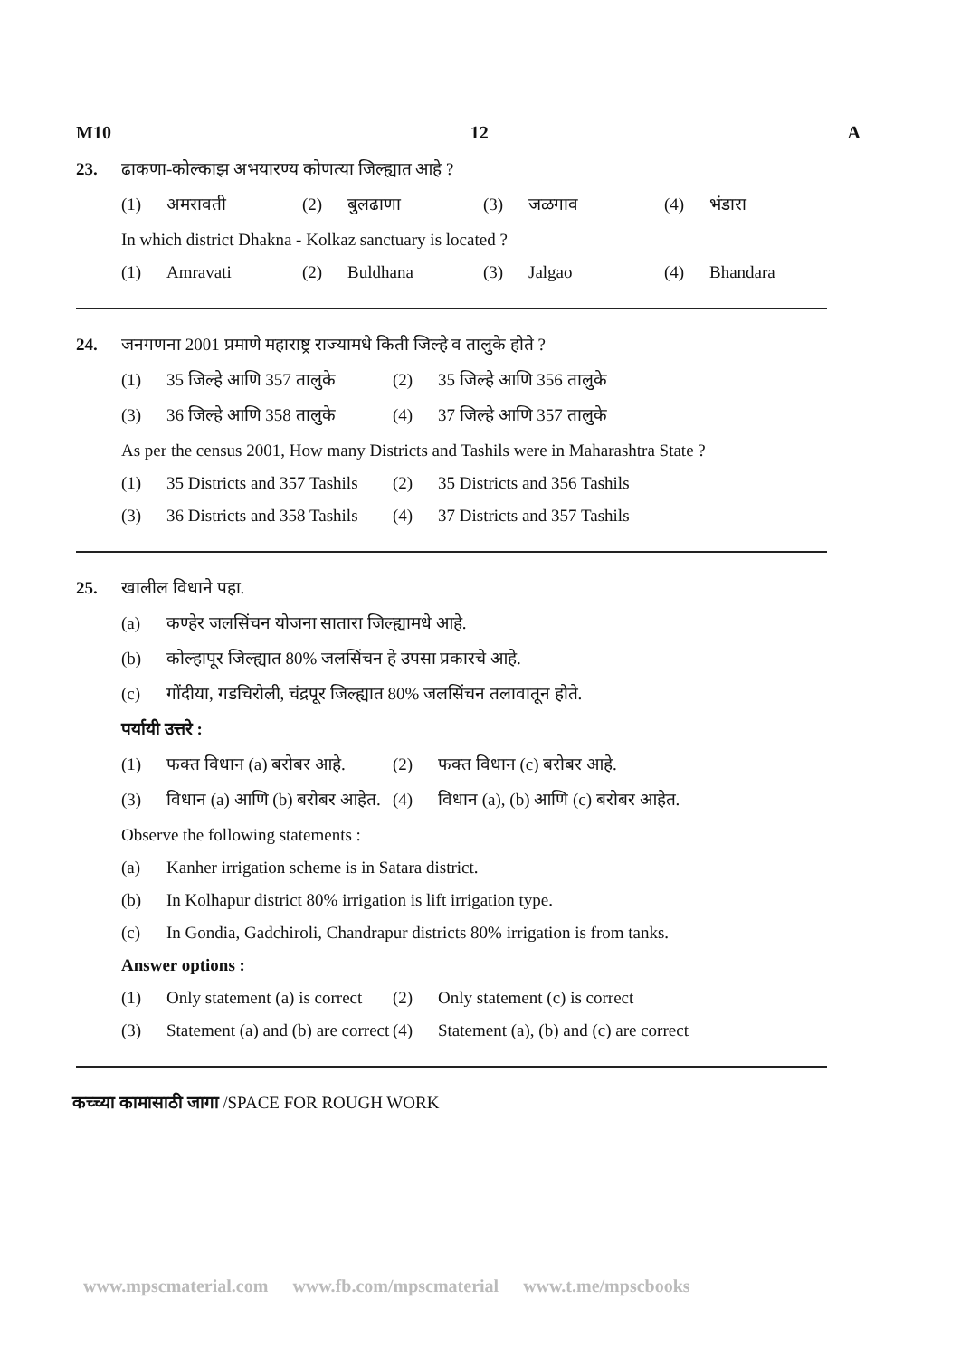M10 12 A
23. ढाकणा-कोल्काझ अभयारण्य कोणत्या जिल्ह्यात आहे ?
(1) अमरावती (2) बुलढाणा (3) जळगाव (4) भंडारा
In which district Dhakna - Kolkaz sanctuary is located ?
(1) Amravati (2) Buldhana (3) Jalgao (4) Bhandara
24. जनगणना 2001 प्रमाणे महाराष्ट्र राज्यामधे किती जिल्हे व तालुके होते ?
(1) 35 जिल्हे आणि 357 तालुके
(2) 35 जिल्हे आणि 356 तालुके
(3) 36 जिल्हे आणि 358 तालुके
(4) 37 जिल्हे आणि 357 तालुके
As per the census 2001, How many Districts and Tashils were in Maharashtra State ?
(1) 35 Districts and 357 Tashils
(2) 35 Districts and 356 Tashils
(3) 36 Districts and 358 Tashils
(4) 37 Districts and 357 Tashils
25. खालील विधाने पहा.
(a) कण्हेर जलसिंचन योजना सातारा जिल्ह्यामधे आहे.
(b) कोल्हापूर जिल्ह्यात 80% जलसिंचन हे उपसा प्रकारचे आहे.
(c) गोंदीया, गडचिरोली, चंद्रपूर जिल्ह्यात 80% जलसिंचन तलावातून होते.
पर्यायी उत्तरे :
(1) फक्त विधान (a) बरोबर आहे.
(2) फक्त विधान (c) बरोबर आहे.
(3) विधान (a) आणि (b) बरोबर आहेत.
(4) विधान (a), (b) आणि (c) बरोबर आहेत.
Observe the following statements :
(a) Kanher irrigation scheme is in Satara district.
(b) In Kolhapur district 80% irrigation is lift irrigation type.
(c) In Gondia, Gadchiroli, Chandrapur districts 80% irrigation is from tanks.
Answer options :
(1) Only statement (a) is correct
(2) Only statement (c) is correct
(3) Statement (a) and (b) are correct
(4) Statement (a), (b) and (c) are correct
कच्च्या कामासाठी जागा /SPACE FOR ROUGH WORK
www.mpscmaterial.com www.fb.com/mpscmaterial www.t.me/mpscbooks